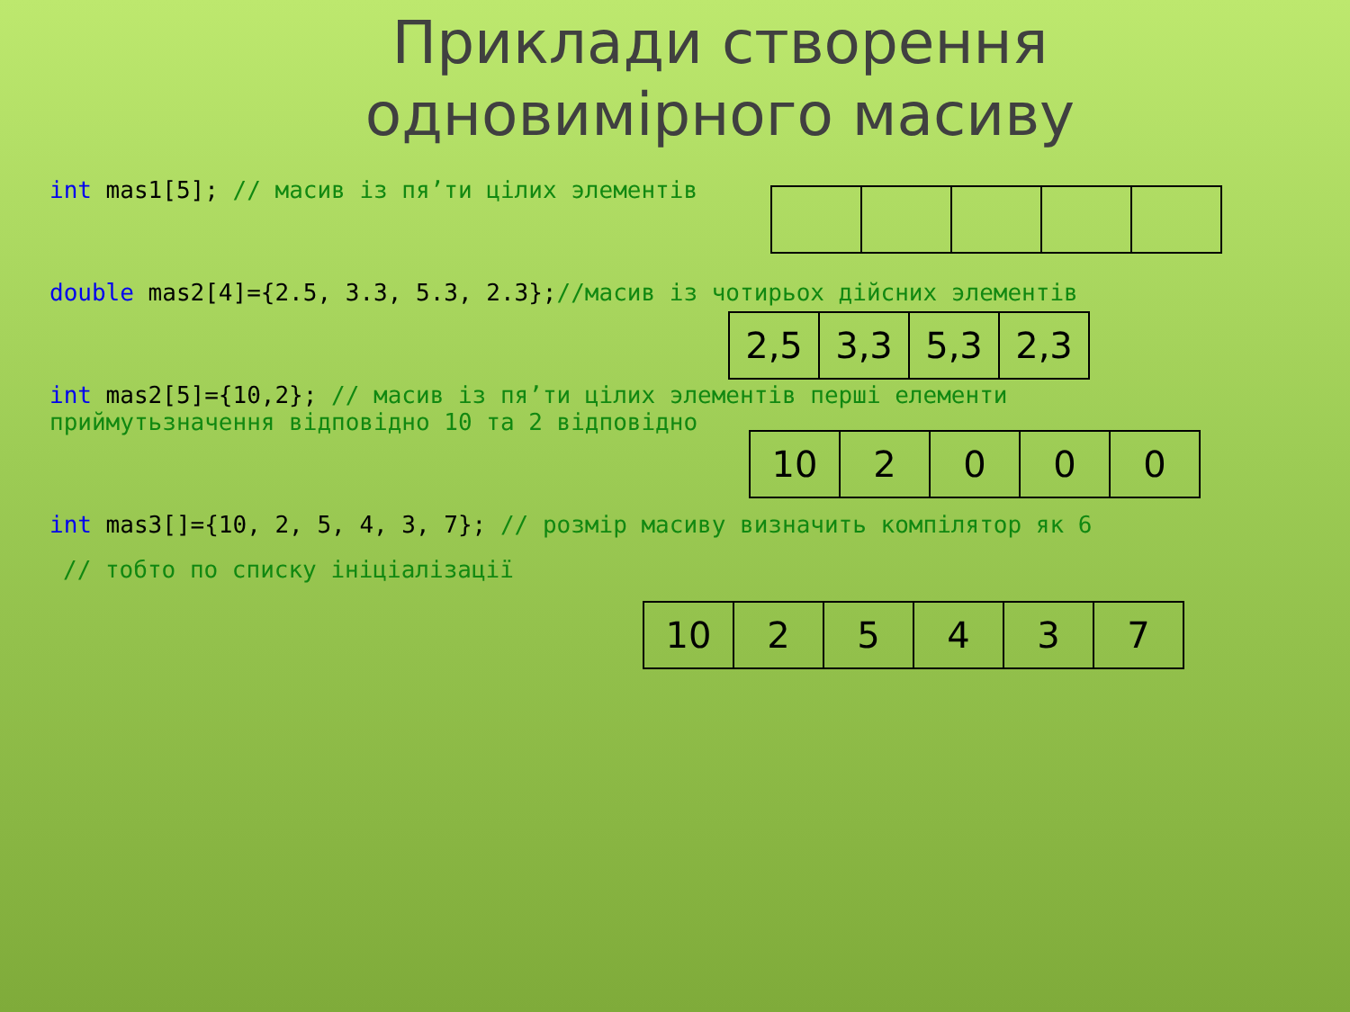Приклади створення
одновимірного масиву
int mas1[5]; // масив із пя’ти цілих элементів
double mas2[4]={2.5, 3.3, 5.3, 2.3};//масив із чотирьох дійсних элементів
| 2,5 | 3,3 | 5,3 | 2,3 |
int mas2[5]={10,2}; // масив із пя’ти цілих элементів перші елементи
приймутьзначення відповідно 10 та 2 відповідно
| 10 | 2 | 0 | 0 | 0 |
int mas3[]={10, 2, 5, 4, 3, 7}; // розмір масиву визначить компілятор як 6
// тобто по списку ініціалізації
| 10 | 2 | 5 | 4 | 3 | 7 |